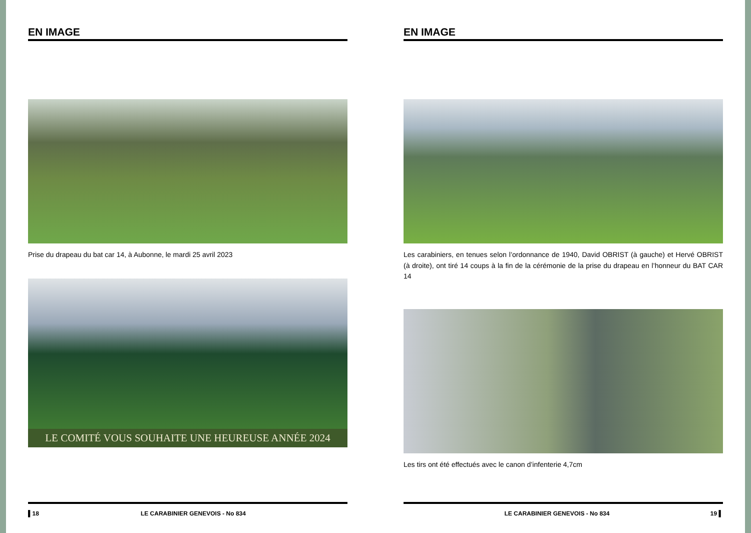EN IMAGE
Prise du drapeau du bat car 14, à Aubonne, le mardi 25 avril 2023
LE COMITÉ VOUS SOUHAITE UNE HEUREUSE ANNÉE 2024
▌18 LE CARABINIER GENEVOIS - No 834
EN IMAGE
Les carabiniers, en tenues selon l’ordonnance de 1940, David OBRIST (à gauche) et Hervé OBRIST (à droite), ont tiré 14 coups à la fin de la cérémonie de la prise du drapeau en l’honneur du BAT CAR 14
Les tirs ont été effectués avec le canon d’infenterie 4,7cm
LE CARABINIER GENEVOIS - No 834 19 ▌